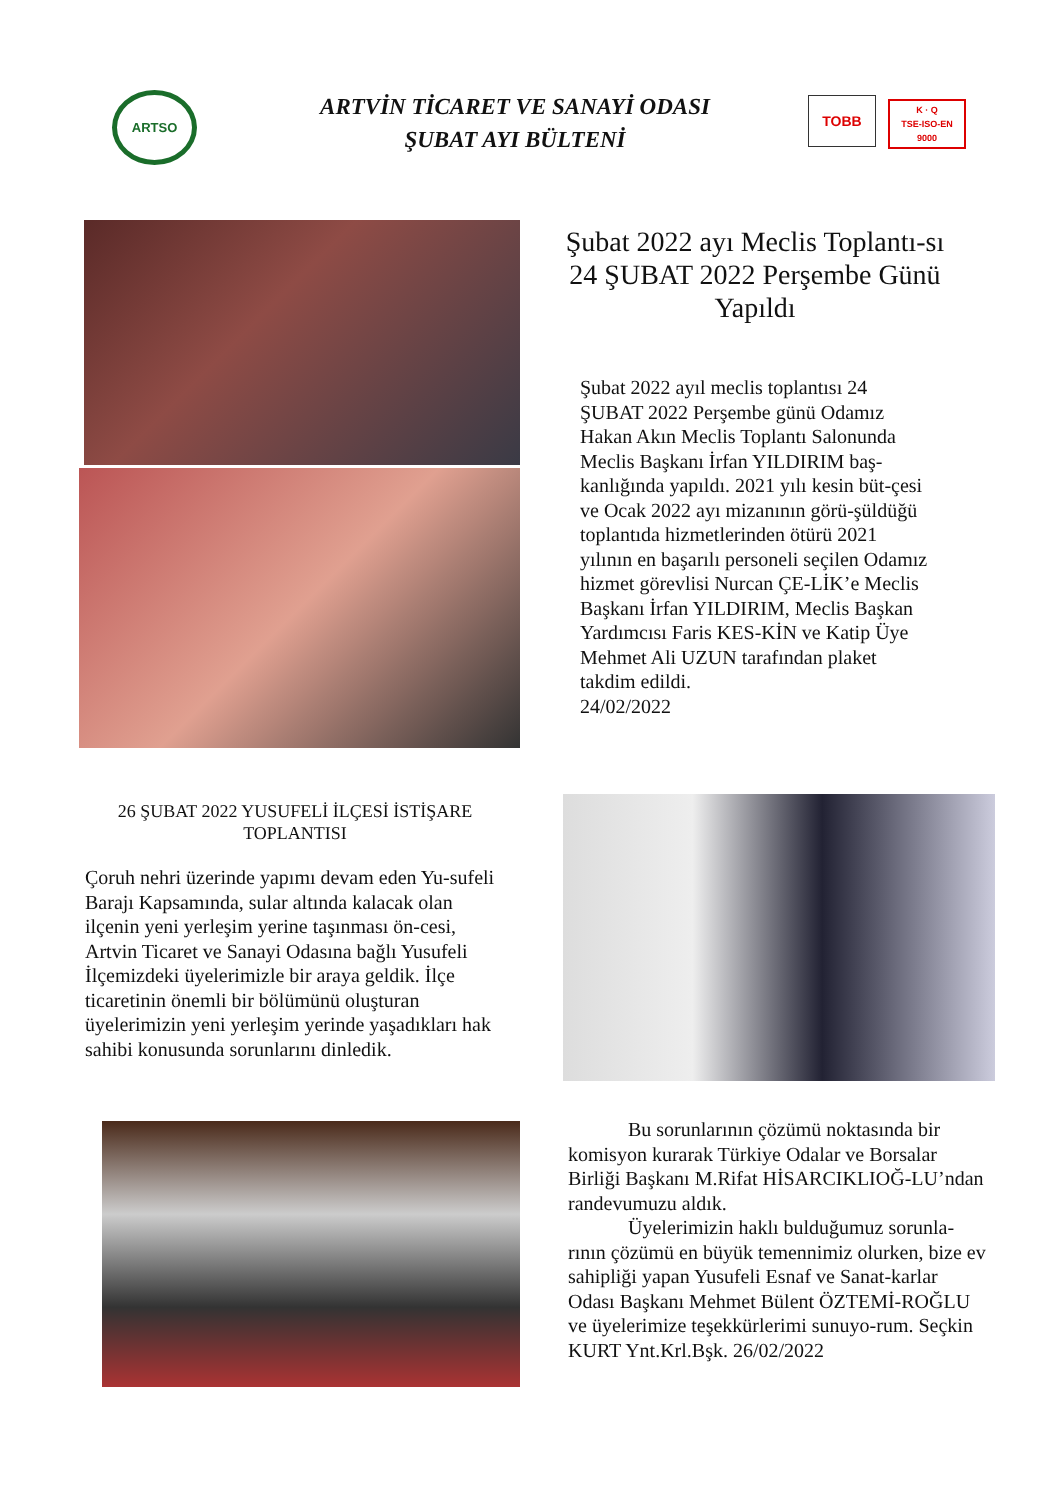ARTSO
ARTVİN TİCARET VE SANAYİ ODASI
ŞUBAT AYI BÜLTENİ
TOBB
K · Q
TSE-ISO-EN
9000
Şubat 2022 ayı Meclis Toplantı-sı 24 ŞUBAT 2022 Perşembe Günü Yapıldı
Şubat 2022 ayıl meclis toplantısı 24 ŞUBAT 2022 Perşembe günü Odamız Hakan Akın Meclis Toplantı Salonunda Meclis Başkanı İrfan YILDIRIM baş-kanlığında yapıldı. 2021 yılı kesin büt-çesi ve Ocak 2022 ayı mizanının görü-şüldüğü toplantıda hizmetlerinden ötürü 2021 yılının en başarılı personeli seçilen Odamız hizmet görevlisi Nurcan ÇE-LİK’e Meclis Başkanı İrfan YILDIRIM, Meclis Başkan Yardımcısı Faris KES-KİN ve Katip Üye Mehmet Ali UZUN tarafından plaket takdim edildi.
24/02/2022
26 ŞUBAT 2022 YUSUFELİ İLÇESİ İSTİŞARE TOPLANTISI
Çoruh nehri üzerinde yapımı devam eden Yu-sufeli Barajı Kapsamında, sular altında kalacak olan ilçenin yeni yerleşim yerine taşınması ön-cesi, Artvin Ticaret ve Sanayi Odasına bağlı Yusufeli İlçemizdeki üyelerimizle bir araya geldik. İlçe ticaretinin önemli bir bölümünü oluşturan üyelerimizin yeni yerleşim yerinde yaşadıkları hak sahibi konusunda sorunlarını dinledik.
   Bu sorunlarının çözümü noktasında bir komisyon kurarak Türkiye Odalar ve Borsalar Birliği Başkanı M.Rifat HİSARCIKLIOĞ-LU’ndan randevumuzu aldık.
   Üyelerimizin haklı bulduğumuz sorunla-rının çözümü en büyük temennimiz olurken, bize ev sahipliği yapan Yusufeli Esnaf ve Sanat-karlar Odası Başkanı Mehmet Bülent ÖZTEMİ-ROĞLU ve üyelerimize teşekkürlerimi sunuyo-rum. Seçkin KURT Ynt.Krl.Bşk. 26/02/2022